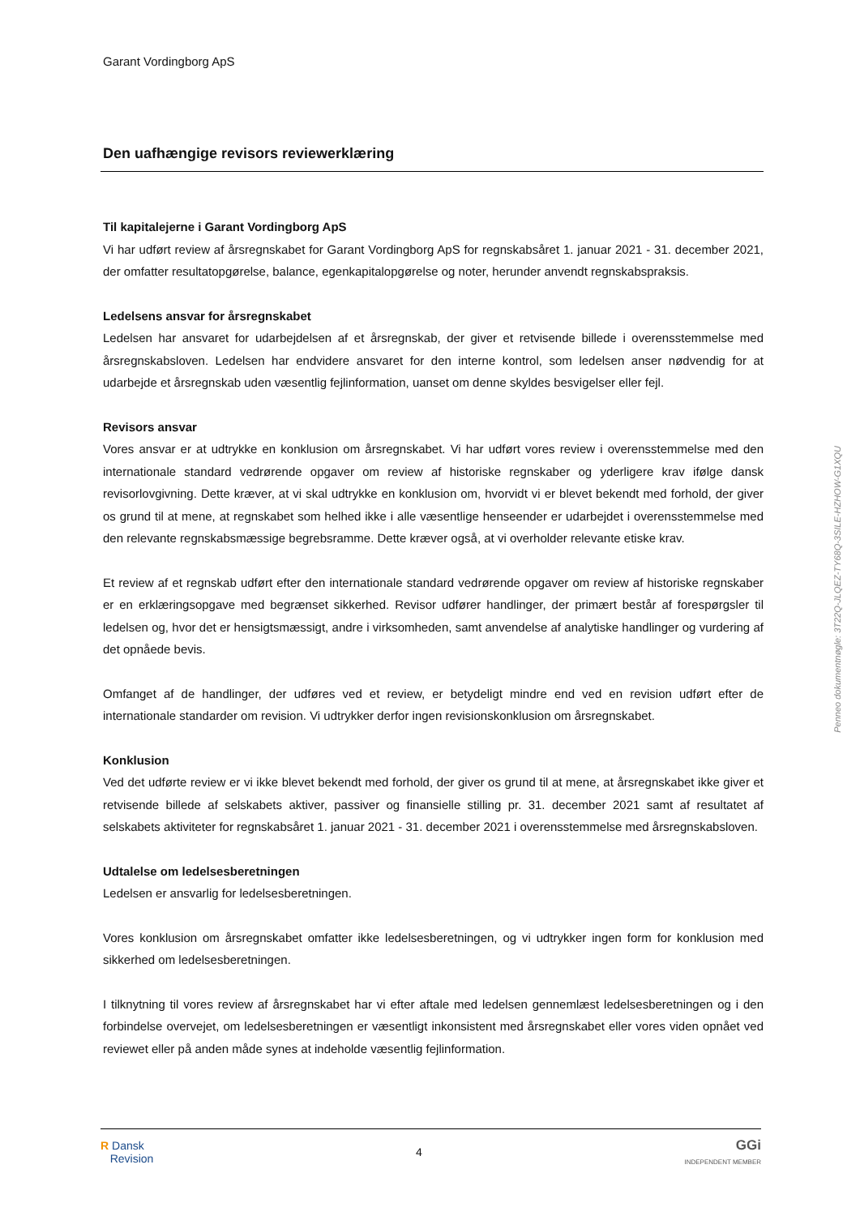Garant Vordingborg ApS
Den uafhængige revisors reviewerklæring
Til kapitalejerne i Garant Vordingborg ApS
Vi har udført review af årsregnskabet for Garant Vordingborg ApS for regnskabsåret 1. januar 2021 - 31. december 2021, der omfatter resultatopgørelse, balance, egenkapitalopgørelse og noter, herunder anvendt regnskabspraksis.
Ledelsens ansvar for årsregnskabet
Ledelsen har ansvaret for udarbejdelsen af et årsregnskab, der giver et retvisende billede i overensstemmelse med årsregnskabsloven. Ledelsen har endvidere ansvaret for den interne kontrol, som ledelsen anser nødvendig for at udarbejde et årsregnskab uden væsentlig fejlinformation, uanset om denne skyldes besvigelser eller fejl.
Revisors ansvar
Vores ansvar er at udtrykke en konklusion om årsregnskabet. Vi har udført vores review i overensstemmelse med den internationale standard vedrørende opgaver om review af historiske regnskaber og yderligere krav ifølge dansk revisorlovgivning. Dette kræver, at vi skal udtrykke en konklusion om, hvorvidt vi er blevet bekendt med forhold, der giver os grund til at mene, at regnskabet som helhed ikke i alle væsentlige henseender er udarbejdet i overensstemmelse med den relevante regnskabsmæssige begrebsramme. Dette kræver også, at vi overholder relevante etiske krav.
Et review af et regnskab udført efter den internationale standard vedrørende opgaver om review af historiske regnskaber er en erklæringsopgave med begrænset sikkerhed. Revisor udfører handlinger, der primært består af forespørgsler til ledelsen og, hvor det er hensigtsmæssigt, andre i virksomheden, samt anvendelse af analytiske handlinger og vurdering af det opnåede bevis.
Omfanget af de handlinger, der udføres ved et review, er betydeligt mindre end ved en revision udført efter de internationale standarder om revision. Vi udtrykker derfor ingen revisionskonklusion om årsregnskabet.
Konklusion
Ved det udførte review er vi ikke blevet bekendt med forhold, der giver os grund til at mene, at årsregnskabet ikke giver et retvisende billede af selskabets aktiver, passiver og finansielle stilling pr. 31. december 2021 samt af resultatet af selskabets aktiviteter for regnskabsåret 1. januar 2021 - 31. december 2021 i overensstemmelse med årsregnskabsloven.
Udtalelse om ledelsesberetningen
Ledelsen er ansvarlig for ledelsesberetningen.
Vores konklusion om årsregnskabet omfatter ikke ledelsesberetningen, og vi udtrykker ingen form for konklusion med sikkerhed om ledelsesberetningen.
I tilknytning til vores review af årsregnskabet har vi efter aftale med ledelsen gennemlæst ledelsesberetningen og i den forbindelse overvejet, om ledelsesberetningen er væsentligt inkonsistent med årsregnskabet eller vores viden opnået ved reviewet eller på anden måde synes at indeholde væsentlig fejlinformation.
R Dansk
Revision
4
GGi
INDEPENDENT MEMBER
Penneo dokumentnøgle: 3T22Q-JLQEZ-TY68Q-3SILE-HZHOW-G1XQU